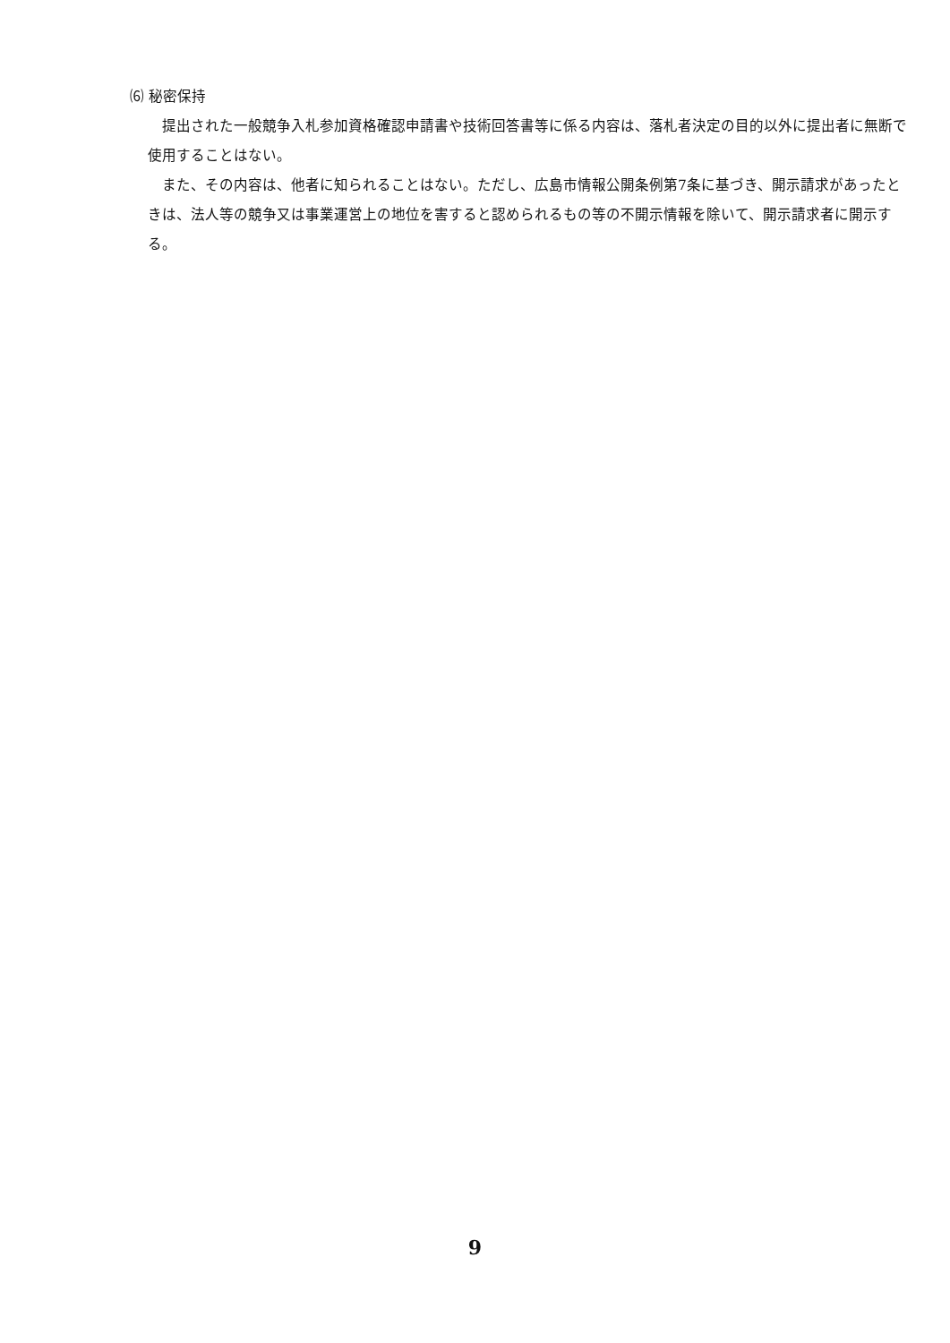⑹ 秘密保持
提出された一般競争入札参加資格確認申請書や技術回答書等に係る内容は、落札者決定の目的以外に提出者に無断で使用することはない。
また、その内容は、他者に知られることはない。ただし、広島市情報公開条例第7条に基づき、開示請求があったときは、法人等の競争又は事業運営上の地位を害すると認められるもの等の不開示情報を除いて、開示請求者に開示する。
9